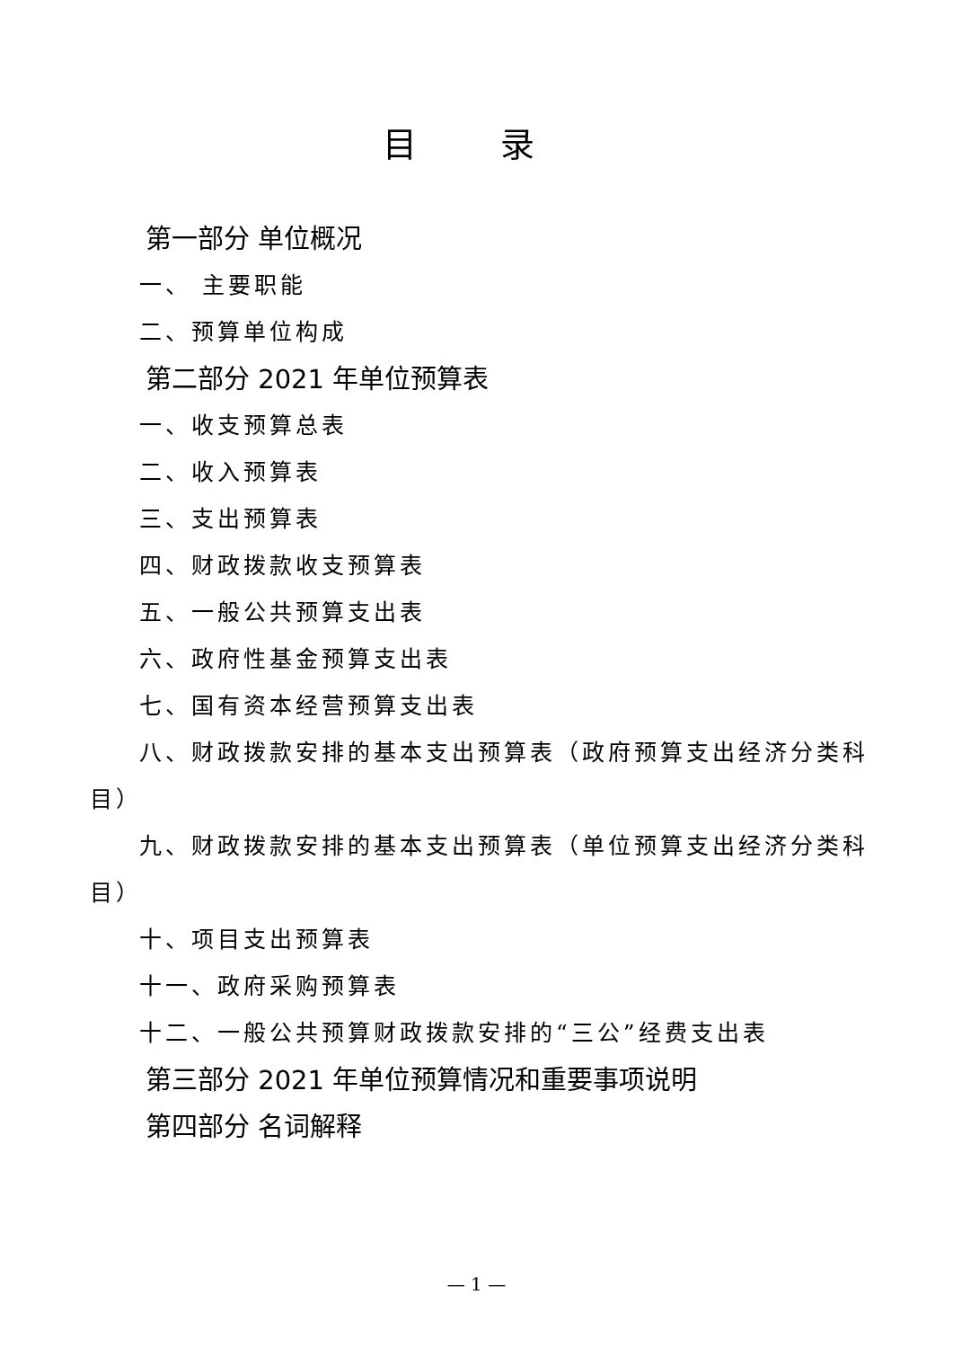目 录
第一部分 单位概况
一、 主要职能
二、预算单位构成
第二部分 2021 年单位预算表
一、收支预算总表
二、收入预算表
三、支出预算表
四、财政拨款收支预算表
五、一般公共预算支出表
六、政府性基金预算支出表
七、国有资本经营预算支出表
八、财政拨款安排的基本支出预算表（政府预算支出经济分类科目）
九、财政拨款安排的基本支出预算表（单位预算支出经济分类科目）
十、项目支出预算表
十一、政府采购预算表
十二、一般公共预算财政拨款安排的“三公”经费支出表
第三部分 2021 年单位预算情况和重要事项说明
第四部分 名词解释
— 1 —